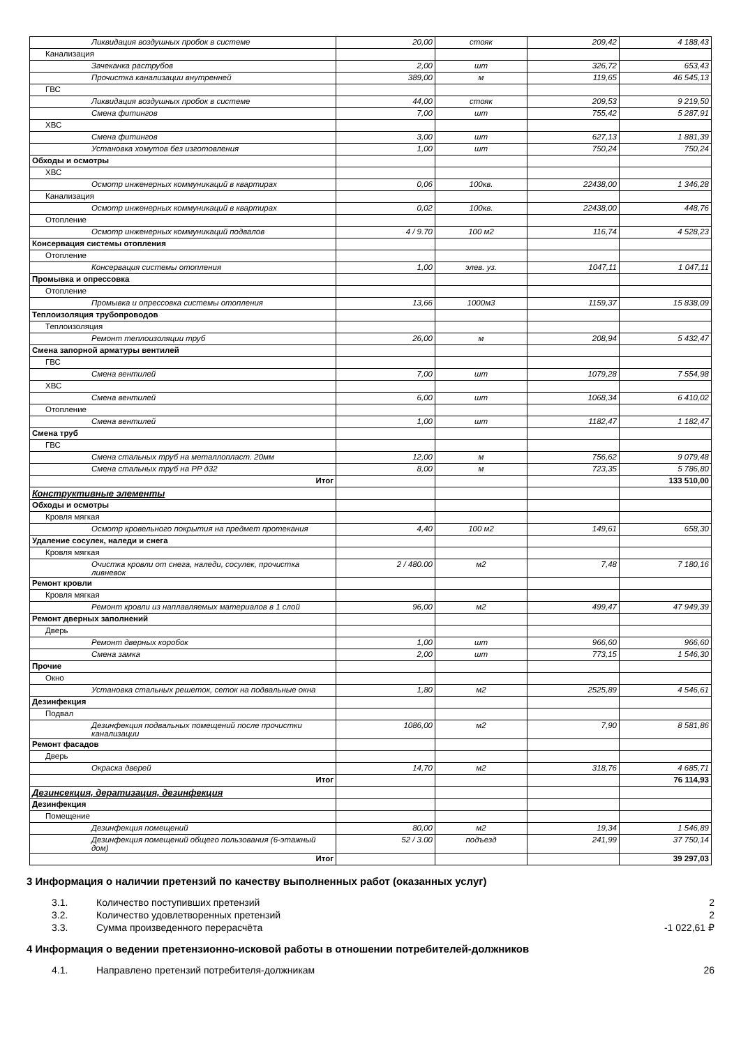| Ликвидация воздушных пробок в системе | 20,00 | стояк | 209,42 | 4 188,43 |
| Канализация | | | | |
| Зачеканка раструбов | 2,00 | шт | 326,72 | 653,43 |
| Прочистка канализации внутренней | 389,00 | м | 119,65 | 46 545,13 |
| ГВС | | | | |
| Ликвидация воздушных пробок в системе | 44,00 | стояк | 209,53 | 9 219,50 |
| Смена фитингов | 7,00 | шт | 755,42 | 5 287,91 |
| ХВС | | | | |
| Смена фитингов | 3,00 | шт | 627,13 | 1 881,39 |
| Установка хомутов без изготовления | 1,00 | шт | 750,24 | 750,24 |
| Обходы и осмотры | | | | |
| ХВС | | | | |
| Осмотр инженерных коммуникаций в квартирах | 0,06 | 100кв. | 22438,00 | 1 346,28 |
| Канализация | | | | |
| Осмотр инженерных коммуникаций в квартирах | 0,02 | 100кв. | 22438,00 | 448,76 |
| Отопление | | | | |
| Осмотр инженерных коммуникаций подвалов | 4 / 9.70 | 100 м2 | 116,74 | 4 528,23 |
| Консервация системы отопления | | | | |
| Отопление | | | | |
| Консервация системы отопления | 1,00 | элев. уз. | 1047,11 | 1 047,11 |
| Промывка и опрессовка | | | | |
| Отопление | | | | |
| Промывка и опрессовка системы отопления | 13,66 | 1000м3 | 1159,37 | 15 838,09 |
| Теплоизоляция трубопроводов | | | | |
| Теплоизоляция | | | | |
| Ремонт теплоизоляции труб | 26,00 | м | 208,94 | 5 432,47 |
| Смена запорной арматуры вентилей | | | | |
| ГВС | | | | |
| Смена вентилей | 7,00 | шт | 1079,28 | 7 554,98 |
| ХВС | | | | |
| Смена вентилей | 6,00 | шт | 1068,34 | 6 410,02 |
| Отопление | | | | |
| Смена вентилей | 1,00 | шт | 1182,47 | 1 182,47 |
| Смена труб | | | | |
| ГВС | | | | |
| Смена стальных труб на металлопласт. 20мм | 12,00 | м | 756,62 | 9 079,48 |
| Смена стальных труб на PP д32 | 8,00 | м | 723,35 | 5 786,80 |
| Итог | | | | 133 510,00 |
| Конструктивные элементы | | | | |
| Обходы и осмотры | | | | |
| Кровля мягкая | | | | |
| Осмотр кровельного покрытия на предмет протекания | 4,40 | 100 м2 | 149,61 | 658,30 |
| Удаление сосулек, наледи и снега | | | | |
| Кровля мягкая | | | | |
| Очистка кровли от снега, наледи, сосулек, прочистка ливневок | 2 / 480.00 | м2 | 7,48 | 7 180,16 |
| Ремонт кровли | | | | |
| Кровля мягкая | | | | |
| Ремонт кровли из наплавляемых материалов в 1 слой | 96,00 | м2 | 499,47 | 47 949,39 |
| Ремонт дверных заполнений | | | | |
| Дверь | | | | |
| Ремонт дверных коробок | 1,00 | шт | 966,60 | 966,60 |
| Смена замка | 2,00 | шт | 773,15 | 1 546,30 |
| Прочие | | | | |
| Окно | | | | |
| Установка стальных решеток, сеток на подвальные окна | 1,80 | м2 | 2525,89 | 4 546,61 |
| Дезинфекция | | | | |
| Подвал | | | | |
| Дезинфекция подвальных помещений после прочистки канализации | 1086,00 | м2 | 7,90 | 8 581,86 |
| Ремонт фасадов | | | | |
| Дверь | | | | |
| Окраска дверей | 14,70 | м2 | 318,76 | 4 685,71 |
| Итог | | | | 76 114,93 |
| Дезинсекция, дератизация, дезинфекция | | | | |
| Дезинфекция | | | | |
| Помещение | | | | |
| Дезинфекция помещений | 80,00 | м2 | 19,34 | 1 546,89 |
| Дезинфекция помещений общего пользования (6-этажный дом) | 52 / 3.00 | подъезд | 241,99 | 37 750,14 |
| Итог | | | | 39 297,03 |
3 Информация о наличии претензий по качеству выполненных работ (оказанных услуг)
3.1. Количество поступивших претензий 2
3.2. Количество удовлетворенных претензий 2
3.3. Сумма произведенного перерасчёта -1 022,61 ₽
4 Информация о ведении претензионно-исковой работы в отношении потребителей-должников
4.1. Направлено претензий потребителя-должникам 26